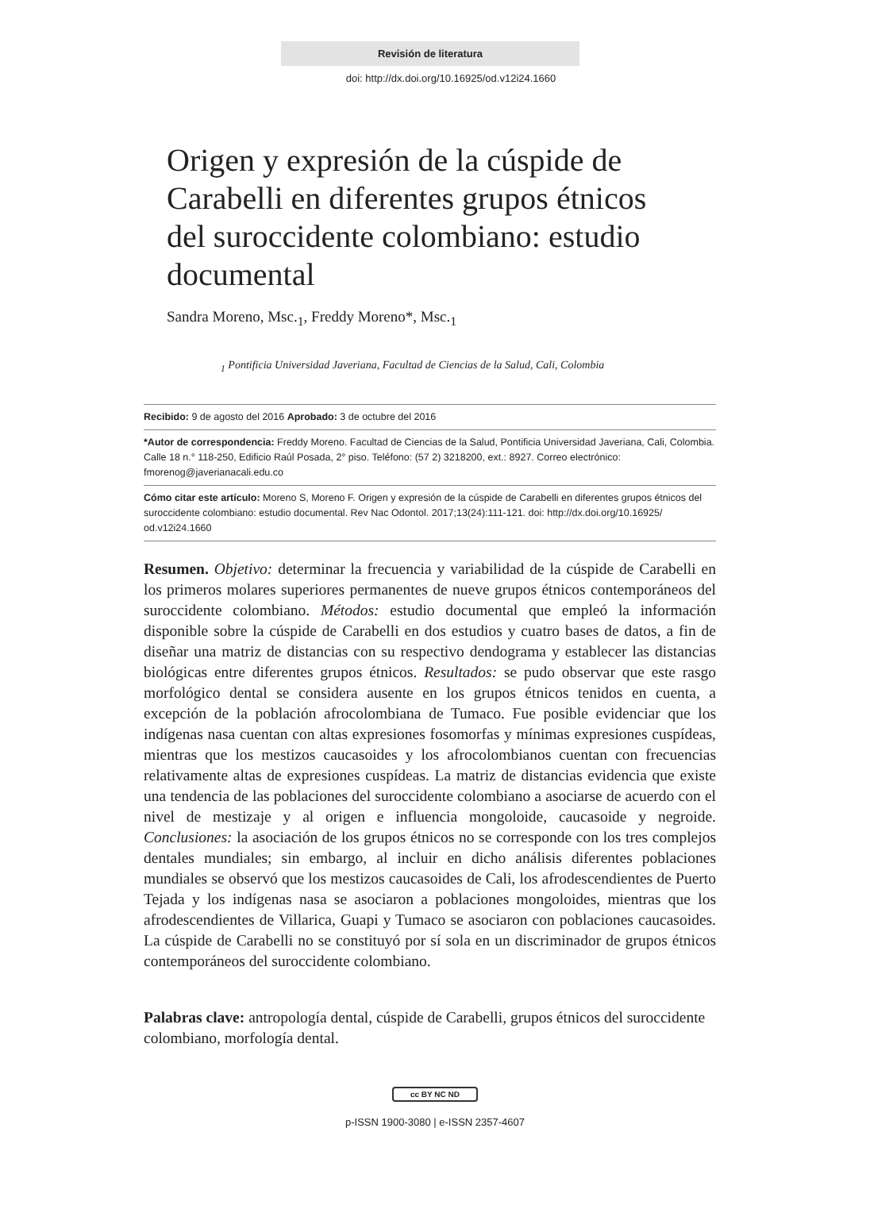Revisión de literatura
doi: http://dx.doi.org/10.16925/od.v12i24.1660
Origen y expresión de la cúspide de Carabelli en diferentes grupos étnicos del suroccidente colombiano: estudio documental
Sandra Moreno, Msc.<sub>1</sub>, Freddy Moreno*, Msc.<sub>1</sub>
<sub>1</sub> Pontificia Universidad Javeriana, Facultad de Ciencias de la Salud, Cali, Colombia
Recibido: 9 de agosto del 2016 Aprobado: 3 de octubre del 2016
*Autor de correspondencia: Freddy Moreno. Facultad de Ciencias de la Salud, Pontificia Universidad Javeriana, Cali, Colombia. Calle 18 n.° 118-250, Edificio Raúl Posada, 2° piso. Teléfono: (57 2) 3218200, ext.: 8927. Correo electrónico: fmorenog@javerianacali.edu.co
Cómo citar este artículo: Moreno S, Moreno F. Origen y expresión de la cúspide de Carabelli en diferentes grupos étnicos del suroccidente colombiano: estudio documental. Rev Nac Odontol. 2017;13(24):111-121. doi: http://dx.doi.org/10.16925/ od.v12i24.1660
Resumen. Objetivo: determinar la frecuencia y variabilidad de la cúspide de Carabelli en los primeros molares superiores permanentes de nueve grupos étnicos contemporáneos del suroccidente colombiano. Métodos: estudio documental que empleó la información disponible sobre la cúspide de Carabelli en dos estudios y cuatro bases de datos, a fin de diseñar una matriz de distancias con su respectivo dendograma y establecer las distancias biológicas entre diferentes grupos étnicos. Resultados: se pudo observar que este rasgo morfológico dental se considera ausente en los grupos étnicos tenidos en cuenta, a excepción de la población afrocolombiana de Tumaco. Fue posible evidenciar que los indígenas nasa cuentan con altas expresiones fosomorfas y mínimas expresiones cuspídeas, mientras que los mestizos caucasoides y los afrocolombianos cuentan con frecuencias relativamente altas de expresiones cuspídeas. La matriz de distancias evidencia que existe una tendencia de las poblaciones del suroccidente colombiano a asociarse de acuerdo con el nivel de mestizaje y al origen e influencia mongoloide, caucasoide y negroide. Conclusiones: la asociación de los grupos étnicos no se corresponde con los tres complejos dentales mundiales; sin embargo, al incluir en dicho análisis diferentes poblaciones mundiales se observó que los mestizos caucasoides de Cali, los afrodescendientes de Puerto Tejada y los indígenas nasa se asociaron a poblaciones mongoloides, mientras que los afrodescendientes de Villarica, Guapi y Tumaco se asociaron con poblaciones caucasoides. La cúspide de Carabelli no se constituyó por sí sola en un discriminador de grupos étnicos contemporáneos del suroccidente colombiano.
Palabras clave: antropología dental, cúspide de Carabelli, grupos étnicos del suroccidente colombiano, morfología dental.
cc BY NC ND
p-ISSN 1900-3080 | e-ISSN 2357-4607